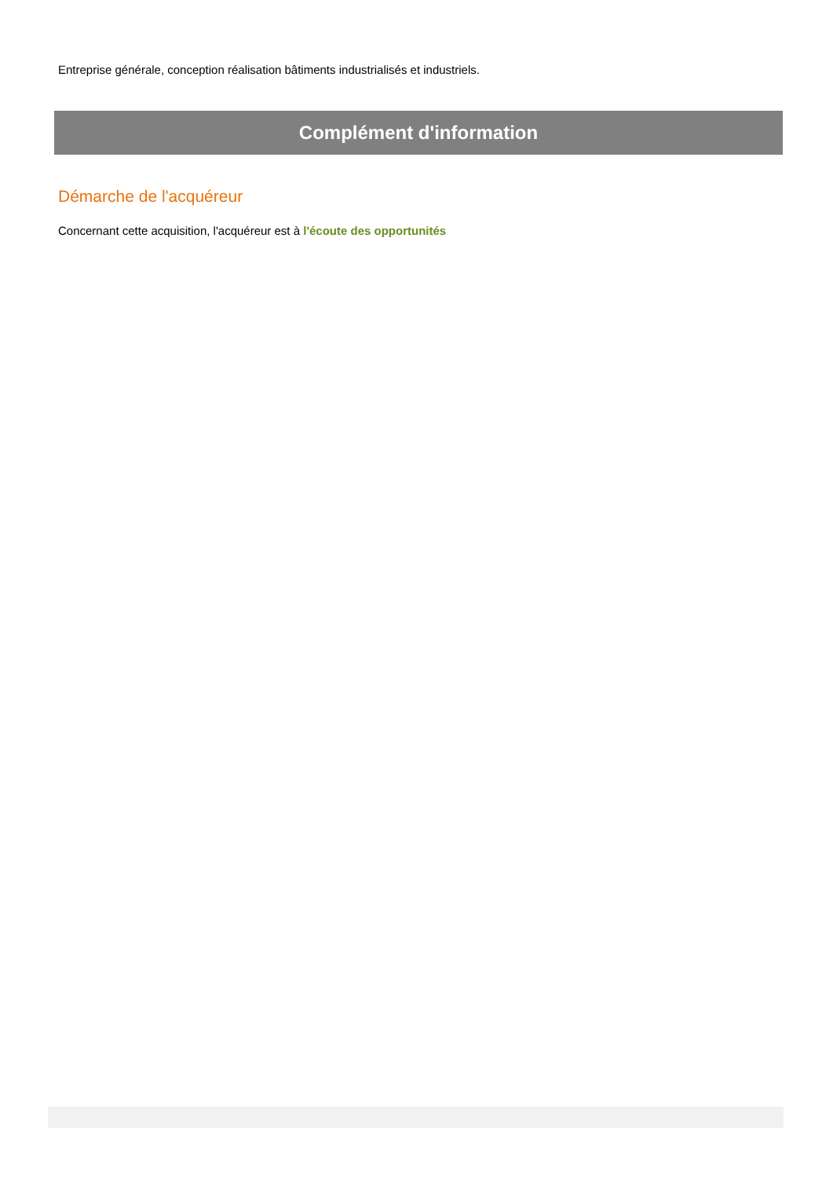Entreprise générale, conception réalisation bâtiments industrialisés et industriels.
Complément d'information
Démarche de l'acquéreur
Concernant cette acquisition, l'acquéreur est à l'écoute des opportunités